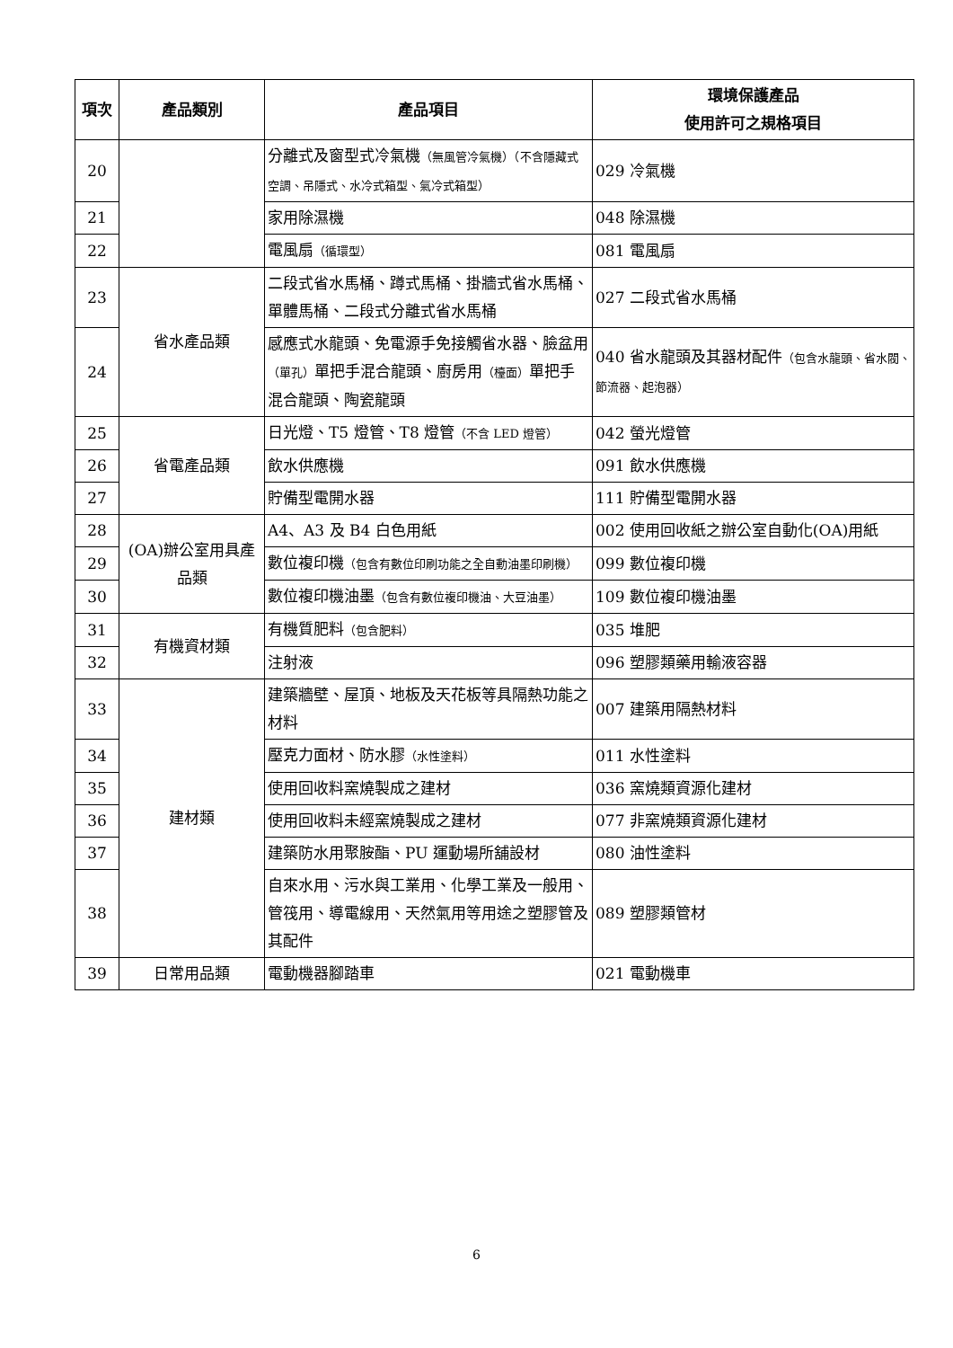| 項次 | 產品類別 | 產品項目 | 環境保護產品 使用許可之規格項目 |
| --- | --- | --- | --- |
| 20 | | 分離式及窗型式冷氣機 （無風管冷氣機）（不含隱藏式空調、吊隱式、水冷式箱型、氣冷式箱型） | 029 冷氣機 |
| 21 | | 家用除濕機 | 048 除濕機 |
| 22 | | 電風扇 （循環型） | 081 電風扇 |
| 23 | 省水產品類 | 二段式省水馬桶、蹲式馬桶、掛牆式省水馬桶、單體馬桶、二段式分離式省水馬桶 | 027 二段式省水馬桶 |
| 24 | | 感應式水龍頭、免電源手免接觸省水器、臉盆用 （單孔） 單把手混合龍頭、廚房用 （檯面） 單把手混合龍頭、陶瓷龍頭 | 040 省水龍頭及其器材配件 （包含水龍頭、省水閥、節流器、起泡器） |
| 25 | 省電產品類 | 日光燈、T5 燈管、T8 燈管 （不含 LED 燈管） | 042 螢光燈管 |
| 26 | | 飲水供應機 | 091 飲水供應機 |
| 27 | | 貯備型電開水器 | 111 貯備型電開水器 |
| 28 | (OA)辦公室用具產品類 | A4、A3 及 B4 白色用紙 | 002 使用回收紙之辦公室自動化(OA)用紙 |
| 29 | | 數位複印機 （包含有數位印刷功能之全自動油墨印刷機） | 099 數位複印機 |
| 30 | | 數位複印機油墨 （包含有數位複印機油、大豆油墨） | 109 數位複印機油墨 |
| 31 | 有機資材類 | 有機質肥料 （包含肥料） | 035 堆肥 |
| 32 | | 注射液 | 096 塑膠類藥用輸液容器 |
| 33 | 建材類 | 建築牆壁、屋頂、地板及天花板等具隔熱功能之材料 | 007 建築用隔熱材料 |
| 34 | | 壓克力面材、防水膠 （水性塗料） | 011 水性塗料 |
| 35 | | 使用回收料窯燒製成之建材 | 036 窯燒類資源化建材 |
| 36 | | 使用回收料未經窯燒製成之建材 | 077 非窯燒類資源化建材 |
| 37 | | 建築防水用聚胺酯、PU 運動場所舖設材 | 080 油性塗料 |
| 38 | | 自來水用、污水與工業用、化學工業及一般用、管筏用、導電線用、天然氣用等用途之塑膠管及其配件 | 089 塑膠類管材 |
| 39 | 日常用品類 | 電動機器腳踏車 | 021 電動機車 |
6